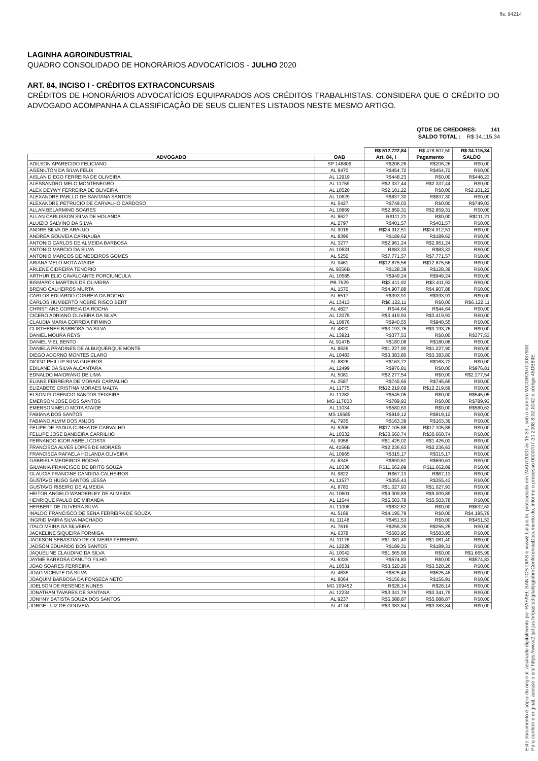fls. 94214
LAGINHA AGROINDUSTRIAL
QUADRO CONSOLIDADO DE HONORÁRIOS ADVOCATÍCIOS - JULHO 2020
ART. 84, INCISO I - CRÉDITOS EXTRACONCURSAIS
CRÉDITOS DE HONORÁRIOS ADVOCATÍCIOS EQUIPARADOS AOS CRÉDITOS TRABALHISTAS. CONSIDERA QUE O CRÉDITO DO ADVOGADO ACOMPANHA A CLASSIFICAÇÃO DE SEUS CLIENTES LISTADOS NESTE MESMO ARTIGO.
QTDE DE CREDORES: 141
SALDO TOTAL : R$ 34.115,34
| | | R$ 512.722,84 | R$ 478.607,50 | R$ 34.115,34 |
| ADVOGADO | OAB | Art. 84, I | Pagamento | SALDO |
| ADILSON APARECIDO FELICIANO | SP 148809 | R$206,26 | R$206,26 | R$0,00 |
| AGENILTON DA SILVA FELIX | AL 9470 | R$454,72 | R$454,72 | R$0,00 |
| AISLAN DIEGO FERREIRA DE OLIVEIRA | AL 12919 | R$448,23 | R$0,00 | R$448,23 |
| ALESSANDRO MELO MONTENEGRO | AL 11759 | R$2.337,44 | R$2.337,44 | R$0,00 |
| ALEX DEYWY FERREIRA DE OLIVEIRA | AL 10520 | R$2.101,22 | R$0,00 | R$2.101,22 |
| ALEXANDRE PABLLO DE SANTANA SANTOS | AL 10629 | R$837,30 | R$837,30 | R$0,00 |
| ALEXANDRE PETRUCIO DE CARVALHO CARDOSO | AL 5427 | R$749,03 | R$0,00 | R$749,03 |
| ALLAN BELARMINO SOARES | AL 10869 | R$2.859,31 | R$2.859,31 | R$0,00 |
| ALLAN CARLISSON SILVA DE HOLANDA | AL 8627 | R$111,21 | R$0,00 | R$111,21 |
| ALUIZIO SALVINO DA SILVA | AL 2797 | R$401,57 | R$401,57 | R$0,00 |
| ANDRE SILVA DE ARAUJO | AL 9016 | R$24.912,51 | R$24.912,51 | R$0,00 |
| ANDREA GOUVEIA CARNAUBA | AL 8396 | R$189,62 | R$189,62 | R$0,00 |
| ANTONIO CARLOS DE ALMEIDA BARBOSA | AL 3277 | R$2.961,24 | R$2.961,24 | R$0,00 |
| ANTONIO MARCIO DA SILVA | AL 10631 | R$83,33 | R$83,33 | R$0,00 |
| ANTONIO MARCOS DE MEDEIROS GOMES | AL 5250 | R$7.771,57 | R$7.771,57 | R$0,00 |
| ARIANA MELO MOTA ATAIDE | AL 9461 | R$12.875,56 | R$12.875,56 | R$0,00 |
| ARLENE CIDREIRA TENORIO | AL 9356B | R$128,39 | R$128,39 | R$0,00 |
| ARTHUR ELIO CAVALCANTE PORCIUNCULA | AL 10585 | R$949,24 | R$949,24 | R$0,00 |
| BISMARCK MARTINS DE OLIVEIRA | PB 7529 | R$3.411,92 | R$3.411,92 | R$0,00 |
| BRENO CALHEIROS MURTA | AL 1570 | R$4.907,88 | R$4.907,88 | R$0,00 |
| CARLOS EDUARDO CORREIA DA ROCHA | AL 6517 | R$393,91 | R$393,91 | R$0,00 |
| CARLOS HUMBERTO NOBRE RISCO BERT | AL 13413 | R$6.122,11 | R$0,00 | R$6.122,11 |
| CHRISTIANE CORREIA DA ROCHA | AL 4827 | R$44,64 | R$44,64 | R$0,00 |
| CICERO ADRIANO OLIVEIRA DA SILVA | AL 12075 | R$3.419,93 | R$3.419,93 | R$0,00 |
| CLAUDIA MARIA CORREIA FIRMINO | AL 10876 | R$940,55 | R$940,55 | R$0,00 |
| CLISTHENES BARBOSA DA SILVA | AL 4820 | R$3.193,76 | R$3.193,76 | R$0,00 |
| DANIEL MOURA REYS | AL 13921 | R$377,53 | R$0,00 | R$377,53 |
| DANIEL VIEL BENTO | AL 9147B | R$180,08 | R$180,08 | R$0,00 |
| DANIELA PRADINES DE ALBUQUERQUE MONTE | AL 8626 | R$1.227,90 | R$1.227,90 | R$0,00 |
| DIEGO ADORNO MONTES CLARO | AL 10483 | R$3.383,80 | R$3.383,80 | R$0,00 |
| DIOGO PHILLIP SILVA GUEIROS | AL 8826 | R$163,72 | R$163,72 | R$0,00 |
| EDILANE DA SILVA ALCANTARA | AL 12499 | R$976,81 | R$0,00 | R$976,81 |
| EDNALDO MAIORANO DE LIMA | AL 5081 | R$2.277,54 | R$0,00 | R$2.277,54 |
| ELIANE FERREIRA DE MORAIS CARVALHO | AL 2587 | R$745,65 | R$745,65 | R$0,00 |
| ELIZABETE CRISTINA MORAES MALTA | AL 11775 | R$12.219,69 | R$12.219,69 | R$0,00 |
| ELSON FLORENCIO SANTOS TEIXEIRA | AL 11282 | R$545,05 | R$0,00 | R$545,05 |
| EMERSON JOSE DOS SANTOS | MG 117603 | R$789,93 | R$0,00 | R$789,93 |
| EMERSON MELO MOTA ATAIDE | AL 11034 | R$580,63 | R$0,00 | R$580,63 |
| FABIANA DOS SANTOS | MS 15685 | R$919,12 | R$919,12 | R$0,00 |
| FABIANO ALVIM DOS ANJOS | AL 7935 | R$163,39 | R$163,39 | R$0,00 |
| FELIPE DE PADUA CUNHA DE CARVALHO | AL 5206 | R$17.105,88 | R$17.105,88 | R$0,00 |
| FELLIPE JOSE BANDEIRA CARRILHO | AL 10332 | R$30.660,74 | R$30.660,74 | R$0,00 |
| FERNANDO IGOR ABREU COSTA | AL 9958 | R$1.426,02 | R$1.426,02 | R$0,00 |
| FRANCISCA ALVES LOPES DE MORAES | AL 4156B | R$2.236,63 | R$2.236,63 | R$0,00 |
| FRANCISCA RAFAELA HOLANDA OLIVEIRA | AL 10965 | R$315,17 | R$315,17 | R$0,00 |
| GABRIELA MEDEIROS ROCHA | AL 6345 | R$690,61 | R$690,61 | R$0,00 |
| GILVANIA FRANCISCO DE BRITO SOUZA | AL 10336 | R$11.662,89 | R$11.662,89 | R$0,00 |
| GLAUCIA FRANCINE CANDIDA CALHEIROS | AL 9822 | R$67,13 | R$67,13 | R$0,00 |
| GUSTAVO HUGO SANTOS LESSA | AL 11577 | R$355,43 | R$355,43 | R$0,00 |
| GUSTAVO RIBEIRO DE ALMEIDA | AL 8783 | R$1.027,93 | R$1.027,93 | R$0,00 |
| HEITOR ANGELO WANDERLEY DE ALMEIDA | AL 10601 | R$9.009,89 | R$9.009,89 | R$0,00 |
| HENRIQUE PAULO DE MIRANDA | AL 11544 | R$5.503,78 | R$5.503,78 | R$0,00 |
| HERBERT DE OLIVEIRA SILVA | AL 11008 | R$632,62 | R$0,00 | R$632,62 |
| INALDO FRANCISCO DE SENA FERREIRA DE SOUZA | AL 5169 | R$4.195,79 | R$0,00 | R$4.195,79 |
| INGRID MAIRA SILVA MACHADO | AL 11148 | R$451,53 | R$0,00 | R$451,53 |
| ITALO MEIRA DA SILVEIRA | AL 7616 | R$255,25 | R$255,25 | R$0,00 |
| JACKELINE SIQUEIRA FORMIGA | AL 6378 | R$583,95 | R$583,95 | R$0,00 |
| JACKSON SEBASTIAO DE OLIVEIRA FERREIRA | AL 11176 | R$1.081,40 | R$1.081,40 | R$0,00 |
| JADSON EDUARDO DOS SANTOS | AL 12228 | R$189,31 | R$189,31 | R$0,00 |
| JAQUELINE CLAUDINO DA SILVA | AL 10042 | R$1.665,99 | R$0,00 | R$1.665,99 |
| JAYME BARBOSA CANUTO FILHO | AL 6335 | R$574,83 | R$0,00 | R$574,83 |
| JOAO SOARES FERREIRA | AL 10531 | R$3.520,26 | R$3.520,26 | R$0,00 |
| JOAO VICENTE DA SILVA | AL 4635 | R$525,48 | R$525,48 | R$0,00 |
| JOAQUIM BARBOSA DA FONSECA NETO | AL 8064 | R$156,91 | R$156,91 | R$0,00 |
| JOELSON DE RESENDE NUNES | MG 109452 | R$28,14 | R$28,14 | R$0,00 |
| JONATHAN TAVARES DE SANTANA | AL 12234 | R$3.341,79 | R$3.341,79 | R$0,00 |
| JONHNY BATISTA SOUZA DOS SANTOS | AL 9237 | R$5.088,87 | R$5.088,87 | R$0,00 |
| JORGE LUIZ DE GOUVEIA | AL 4174 | R$3.383,84 | R$3.383,84 | R$0,00 |
Este documento é cópia do original, assinado digitalmente por RAFAEL SANTOS DIAS e www2.tjal.jus.br, protocolado em 24/07/2020 às 15:33 , sob o número WCOR20700037900
Para conferir o original, acesse o site https://www2.tjal.jus.br/pastadigital/pg/abrirConferenciaDocumento.do, informe o processo 0000707-30.2008.8.02.0042 e código 45DB89E.